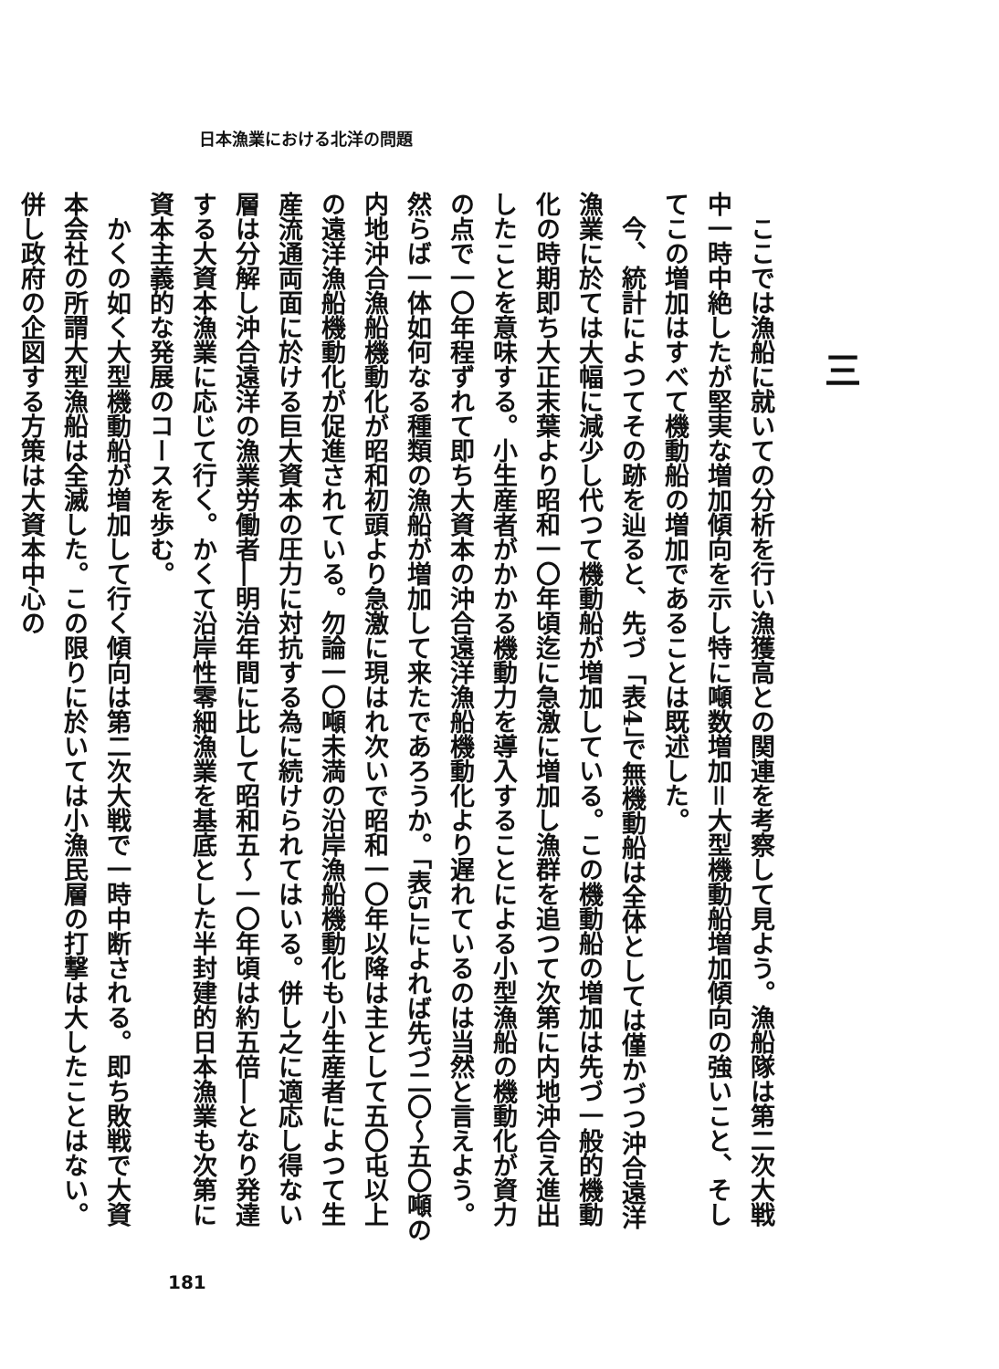日本漁業における北洋の問題
三
ここでは漁船に就いての分析を行い漁獲高との関連を考察して見よう。漁船隊は第二次大戦中一時中絶したが堅実な増加傾向を示し特に噸数増加＝大型機動船増加傾向の強いこと、そしてこの増加はすべて機動船の増加であることは既述した。
今、統計によつてその跡を辿ると、先づ「表4」で無機動船は全体としては僅かづつ沖合遠洋漁業に於ては大幅に減少し代つて機動船が増加している。この機動船の増加は先づ一般的機動化の時期即ち大正末葉より昭和一〇年頃迄に急激に増加し漁群を追つて次第に内地沖合え進出したことを意味する。小生産者がかかる機動力を導入することによる小型漁船の機動化が資力の点で一〇年程ずれて即ち大資本の沖合遠洋漁船機動化より遅れているのは当然と言えよう。然らば一体如何なる種類の漁船が増加して来たであろうか。「表5」によれば先づ二〇〜五〇噸の内地沖合漁船機動化が昭和初頭より急激に現はれ次いで昭和一〇年以降は主として五〇屯以上の遠洋漁船機動化が促進されている。勿論一〇噸未満の沿岸漁船機動化も小生産者によつて生産流通両面に於ける巨大資本の圧力に対抗する為に続けられてはいる。併し之に適応し得ない層は分解し沖合遠洋の漁業労働者―明治年間に比して昭和五〜一〇年頃は約五倍―となり発達する大資本漁業に応じて行く。かくて沿岸性零細漁業を基底とした半封建的日本漁業も次第に資本主義的な発展のコースを歩む。
かくの如く大型機動船が増加して行く傾向は第二次大戦で一時中断される。即ち敗戦で大資本会社の所謂大型漁船は全滅した。この限りに於いては小漁民層の打撃は大したことはない。併し政府の企図する方策は大資本中心の
181